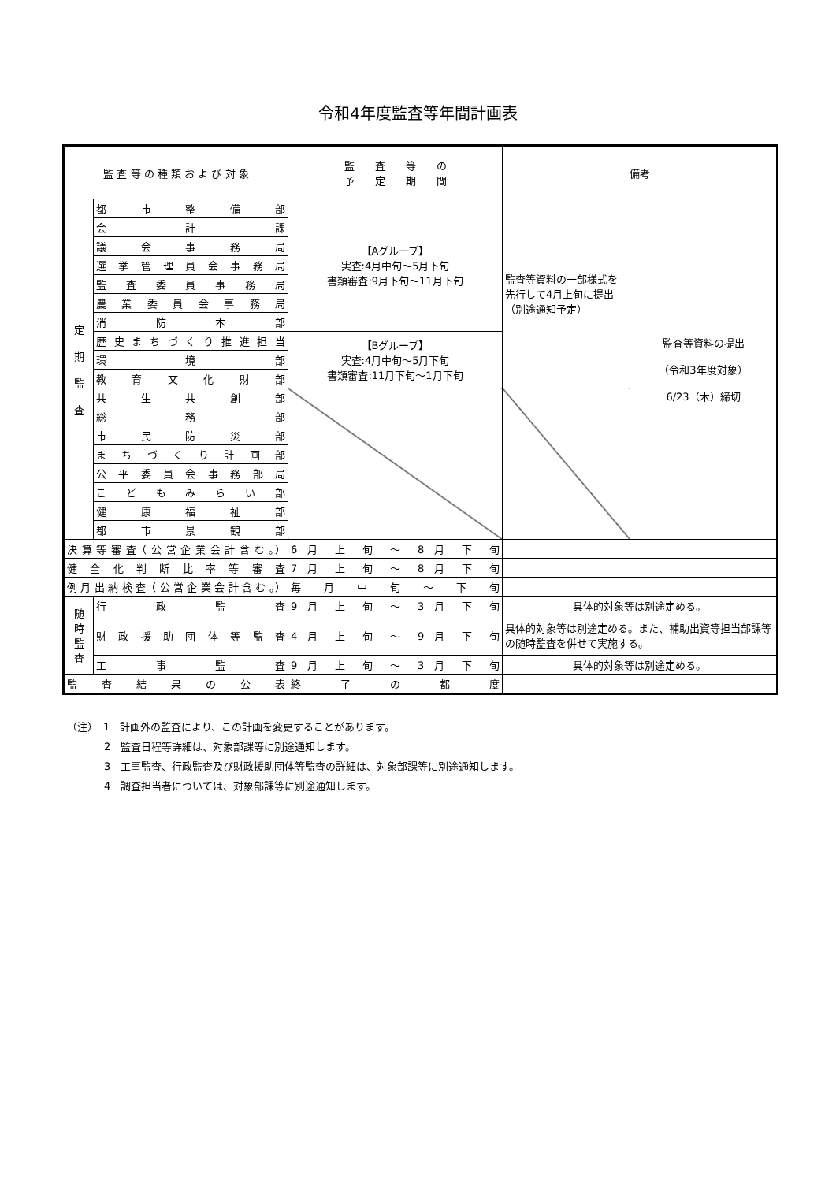令和4年度監査等年間計画表
| 監 査 等 の 種 類 お よ び 対 象 | | 監 査 等 の 予 定 期 間 | 備考 | |
| --- | --- | --- | --- | --- |
| 定 期 監 査 | 都 市 整 備 部 | 【Aグループ】 実査:4月中旬～5月下旬 書類審査:9月下旬～11月下旬 | 監査等資料の一部様式を先行して4月上旬に提出（別途通知予定） | 監査等資料の提出 （令和3年度対象） 6/23（木）締切 |
| | 会 計 課 | | | |
| | 議 会 事 務 局 | | | |
| | 選 挙 管 理 員 会 事 務 局 | | | |
| | 監 査 委 員 事 務 局 | | | |
| | 農 業 委 員 会 事 務 局 | | | |
| | 消 防 本 部 | | | |
| | 歴 史 ま ち づ く り 推 進 担 当 | 【Bグループ】 実査:4月中旬～5月下旬 書類審査:11月下旬～1月下旬 | | |
| | 環 境 部 | | | |
| | 教 育 文 化 財 部 | | | |
| | 共 生 共 創 部 | | | |
| | 総 務 部 | | | |
| | 市 民 防 災 部 | | | |
| | ま ち づ く り 計 画 部 | | | |
| | 公 平 委 員 会 事 務 部 局 | | | |
| | こ ど も み ら い 部 | | | |
| | 健 康 福 祉 部 | | | |
| | 都 市 景 観 部 | | | |
| 決 算 等 審 査（ 公 営 企 業 会 計 含 む 。） | | 6 月 上 旬 ～ 8 月 下 旬 | | |
| 健 全 化 判 断 比 率 等 審 査 | | 7 月 上 旬 ～ 8 月 下 旬 | | |
| 例 月 出 納 検 査（ 公 営 企 業 会 計 含 む 。） | | 毎 月 中 旬 ～ 下 旬 | | |
| 随 時 監 査 | 行 政 監 査 | 9 月 上 旬 ～ 3 月 下 旬 | 具体的対象等は別途定める。 | |
| | 財 政 援 助 団 体 等 監 査 | 4 月 上 旬 ～ 9 月 下 旬 | 具体的対象等は別途定める。また、補助出資等担当部課等の随時監査を併せて実施する。 | |
| | 工 事 監 査 | 9 月 上 旬 ～ 3 月 下 旬 | 具体的対象等は別途定める。 | |
| 監 査 結 果 の 公 表 | | 終 了 の 都 度 | | |
（注）　1　計画外の監査により、この計画を変更することがあります。
2　監査日程等詳細は、対象部課等に別途通知します。
3　工事監査、行政監査及び財政援助団体等監査の詳細は、対象部課等に別途通知します。
4　調査担当者については、対象部課等に別途通知します。